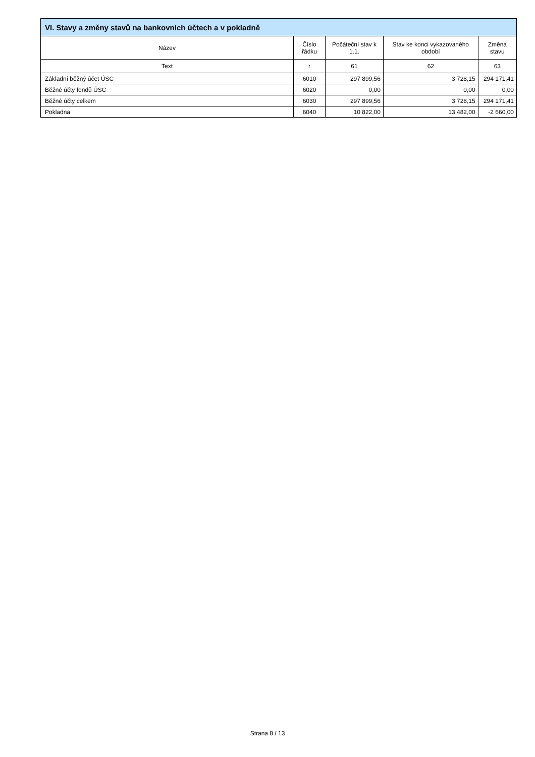| VI. Stavy a změny stavů na bankovních účtech a v pokladně | | | | |
| --- | --- | --- | --- | --- |
| Název | Číslo řádku | Počáteční stav k 1.1. | Stav ke konci vykazovaného období | Změna stavu |
| Text | r | 61 | 62 | 63 |
| Základní běžný účet ÚSC | 6010 | 297 899,56 | 3 728,15 | 294 171,41 |
| Běžné účty fondů ÚSC | 6020 | 0,00 | 0,00 | 0,00 |
| Běžné účty celkem | 6030 | 297 899,56 | 3 728,15 | 294 171,41 |
| Pokladna | 6040 | 10 822,00 | 13 482,00 | -2 660,00 |
Strana 8 / 13